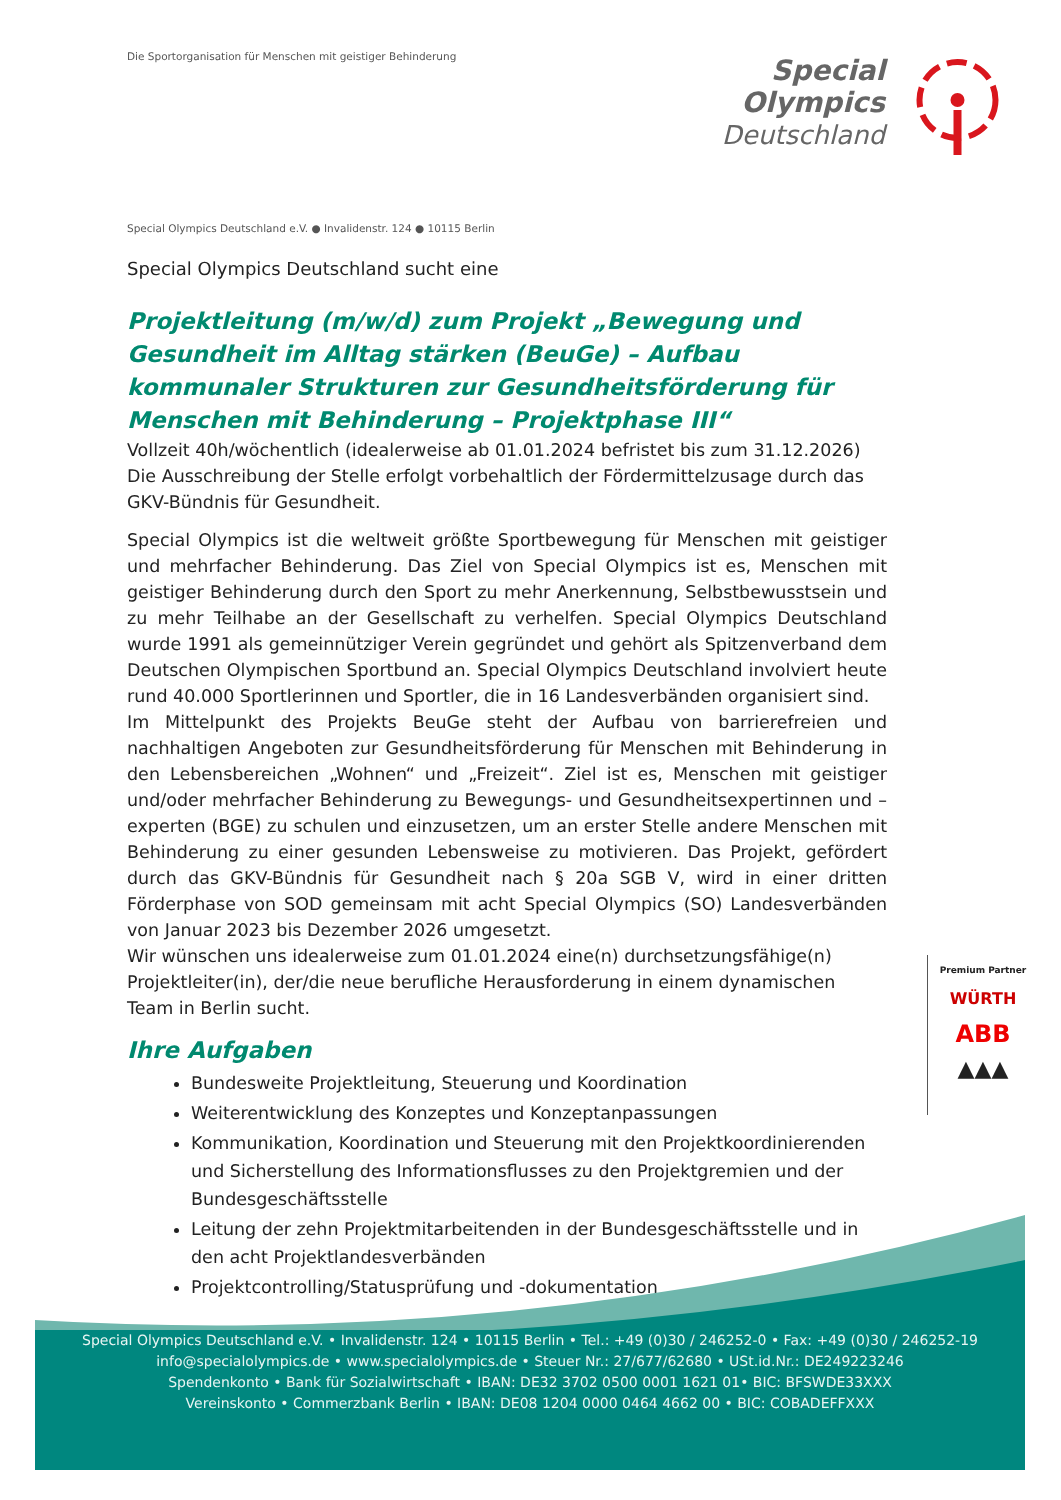Die Sportorganisation für Menschen mit geistiger Behinderung
Special
Olympics
Deutschland
Special Olympics Deutschland e.V. ● Invalidenstr. 124 ● 10115 Berlin
Special Olympics Deutschland sucht eine
Projektleitung (m/w/d) zum Projekt „Bewegung und Gesundheit im Alltag stärken (BeuGe) – Aufbau kommunaler Strukturen zur Gesundheitsförderung für Menschen mit Behinderung – Projektphase III“
Vollzeit 40h/wöchentlich (idealerweise ab 01.01.2024 befristet bis zum 31.12.2026)
Die Ausschreibung der Stelle erfolgt vorbehaltlich der Fördermittelzusage durch das GKV-Bündnis für Gesundheit.
Special Olympics ist die weltweit größte Sportbewegung für Menschen mit geistiger und mehrfacher Behinderung. Das Ziel von Special Olympics ist es, Menschen mit geistiger Behinderung durch den Sport zu mehr Anerkennung, Selbstbewusstsein und zu mehr Teilhabe an der Gesellschaft zu verhelfen. Special Olympics Deutschland wurde 1991 als gemeinnütziger Verein gegründet und gehört als Spitzenverband dem Deutschen Olympischen Sportbund an. Special Olympics Deutschland involviert heute rund 40.000 Sportlerinnen und Sportler, die in 16 Landesverbänden organisiert sind.
Im Mittelpunkt des Projekts BeuGe steht der Aufbau von barrierefreien und nachhaltigen Angeboten zur Gesundheitsförderung für Menschen mit Behinderung in den Lebensbereichen „Wohnen“ und „Freizeit“. Ziel ist es, Menschen mit geistiger und/oder mehrfacher Behinderung zu Bewegungs- und Gesundheitsexpertinnen und –experten (BGE) zu schulen und einzusetzen, um an erster Stelle andere Menschen mit Behinderung zu einer gesunden Lebensweise zu motivieren. Das Projekt, gefördert durch das GKV-Bündnis für Gesundheit nach § 20a SGB V, wird in einer dritten Förderphase von SOD gemeinsam mit acht Special Olympics (SO) Landesverbänden von Januar 2023 bis Dezember 2026 umgesetzt.
Wir wünschen uns idealerweise zum 01.01.2024 eine(n) durchsetzungsfähige(n) Projektleiter(in), der/die neue berufliche Herausforderung in einem dynamischen Team in Berlin sucht.
Ihre Aufgaben
Bundesweite Projektleitung, Steuerung und Koordination
Weiterentwicklung des Konzeptes und Konzeptanpassungen
Kommunikation, Koordination und Steuerung mit den Projektkoordinierenden und Sicherstellung des Informationsflusses zu den Projektgremien und der Bundesgeschäftsstelle
Leitung der zehn Projektmitarbeitenden in der Bundesgeschäftsstelle und in den acht Projektlandesverbänden
Projektcontrolling/Statusprüfung und -dokumentation
Premium Partner
WÜRTH
ABB
▲▲▲
Special Olympics Deutschland e.V. • Invalidenstr. 124 • 10115 Berlin • Tel.: +49 (0)30 / 246252-0 • Fax: +49 (0)30 / 246252-19
info@specialolympics.de • www.specialolympics.de • Steuer Nr.: 27/677/62680 • USt.id.Nr.: DE249223246
Spendenkonto • Bank für Sozialwirtschaft • IBAN: DE32 3702 0500 0001 1621 01• BIC: BFSWDE33XXX
Vereinskonto • Commerzbank Berlin • IBAN: DE08 1204 0000 0464 4662 00 • BIC: COBADEFFXXX